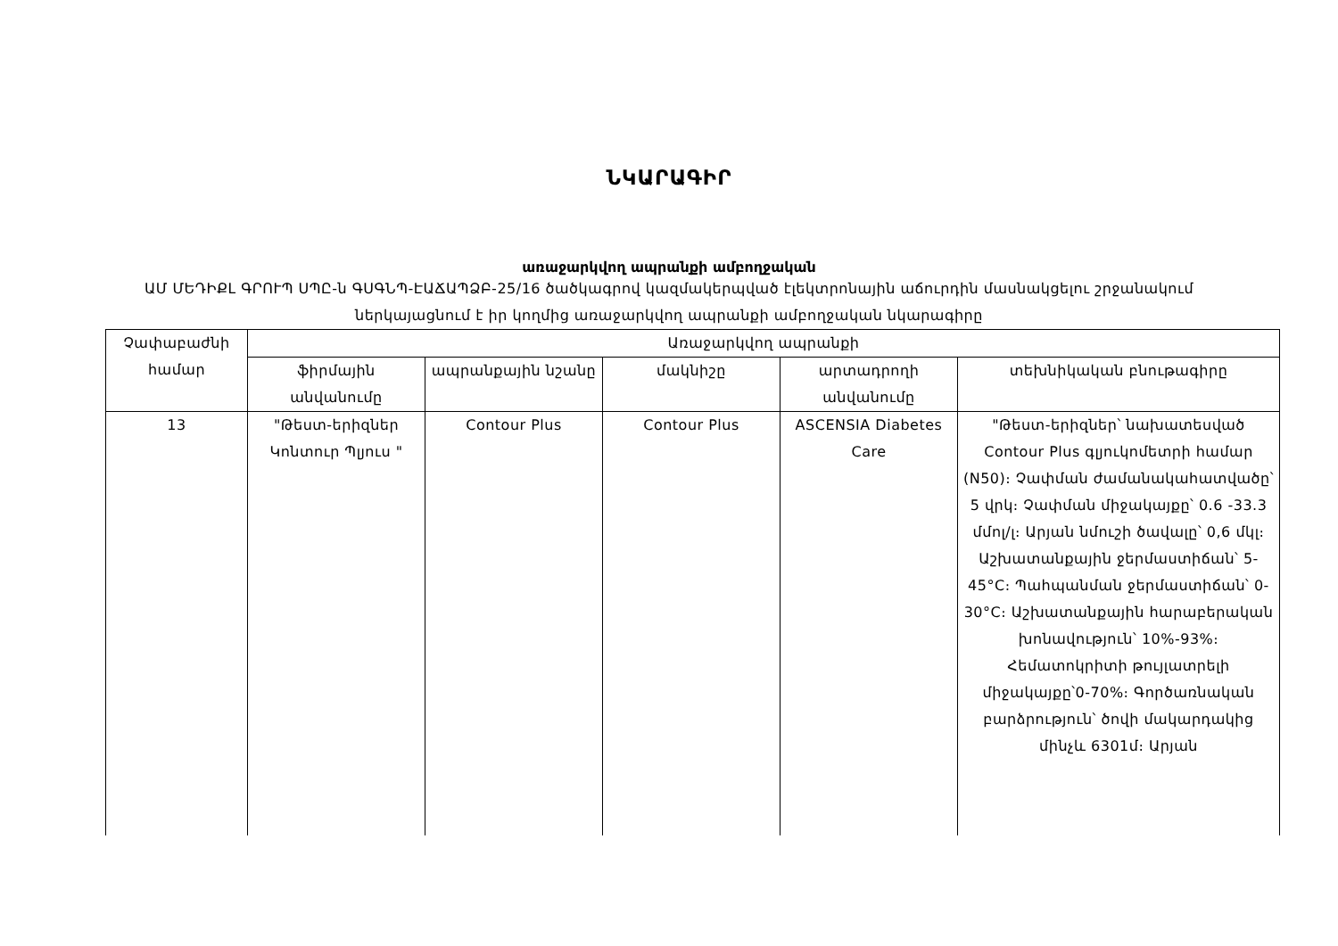ՆԿԱՐԱԳԻՐ
առաջարկվող ապրանքի ամբողջական
ԱՄ ՄԵԴԻՔԼ ԳՐՈՒՊ ՍՊԸ-ն ԳՍԳՆՊ-ԷԱՃԱՊՁԲ-25/16 ծածկագրով կազմակերպված էլեկտրոնային աճուրդին մասնակցելու շրջանակում ներկայացնում է իր կողմից առաջարկվող ապրանքի ամբողջական նկարագիրը
| Չափաբաժնի համար | Առաջարկվող ապրանքի | | | | |
| --- | --- | --- | --- | --- | --- |
| | ֆիրմային անվանումը | ապրանքային նշանը | մակնիշը | արտադրողի անվանումը | տեխնիկական բնութագիրը |
| 13 | "Թեստ-երիզներ Կոնտուր Պլյուս " | Contour Plus | Contour Plus | ASCENSIA Diabetes Care | "Թեստ-երիզներ՝ նախատեսված Contour Plus գլյուկոմետրի համար (N50)։ Չափման ժամանակահատվածը՝ 5 վրկ։ Չափման միջակայքը՝ 0.6 -33.3 մմոլ/լ։ Արյան նմուշի ծավալը՝ 0,6 մկլ։ Աշխատանքային ջերմաստիճան՝ 5-45°C։ Պահպանման ջերմաստիճան՝ 0-30°C։ Աշխատանքային հարաբերական խոնավություն՝ 10%-93%։ Հեմատոկրիտի թույլատրելի միջակայքը՝0-70%։ Գործառնական բարձրություն՝ ծովի մակարդակից մինչև 6301մ։ Արյան |